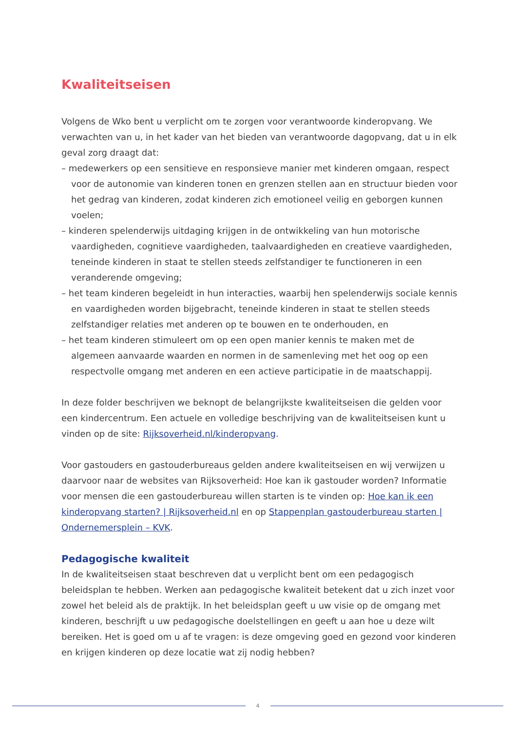Kwaliteitseisen
Volgens de Wko bent u verplicht om te zorgen voor verantwoorde kinderopvang. We verwachten van u, in het kader van het bieden van verantwoorde dagopvang, dat u in elk geval zorg draagt dat:
– medewerkers op een sensitieve en responsieve manier met kinderen omgaan, respect voor de autonomie van kinderen tonen en grenzen stellen aan en structuur bieden voor het gedrag van kinderen, zodat kinderen zich emotioneel veilig en geborgen kunnen voelen;
– kinderen spelenderwijs uitdaging krijgen in de ontwikkeling van hun motorische vaardigheden, cognitieve vaardigheden, taalvaardigheden en creatieve vaardigheden, teneinde kinderen in staat te stellen steeds zelfstandiger te functioneren in een veranderende omgeving;
– het team kinderen begeleidt in hun interacties, waarbij hen spelenderwijs sociale kennis en vaardigheden worden bijgebracht, teneinde kinderen in staat te stellen steeds zelfstandiger relaties met anderen op te bouwen en te onderhouden, en
– het team kinderen stimuleert om op een open manier kennis te maken met de algemeen aanvaarde waarden en normen in de samenleving met het oog op een respectvolle omgang met anderen en een actieve participatie in de maatschappij.
In deze folder beschrijven we beknopt de belangrijkste kwaliteitseisen die gelden voor een kindercentrum. Een actuele en volledige beschrijving van de kwaliteitseisen kunt u vinden op de site: Rijksoverheid.nl/kinderopvang.
Voor gastouders en gastouderbureaus gelden andere kwaliteitseisen en wij verwijzen u daarvoor naar de websites van Rijksoverheid: Hoe kan ik gastouder worden? Informatie voor mensen die een gastouderbureau willen starten is te vinden op: Hoe kan ik een kinderopvang starten? | Rijksoverheid.nl en op Stappenplan gastouderbureau starten | Ondernemersplein – KVK.
Pedagogische kwaliteit
In de kwaliteitseisen staat beschreven dat u verplicht bent om een pedagogisch beleidsplan te hebben. Werken aan pedagogische kwaliteit betekent dat u zich inzet voor zowel het beleid als de praktijk. In het beleidsplan geeft u uw visie op de omgang met kinderen, beschrijft u uw pedagogische doelstellingen en geeft u aan hoe u deze wilt bereiken. Het is goed om u af te vragen: is deze omgeving goed en gezond voor kinderen en krijgen kinderen op deze locatie wat zij nodig hebben?
4